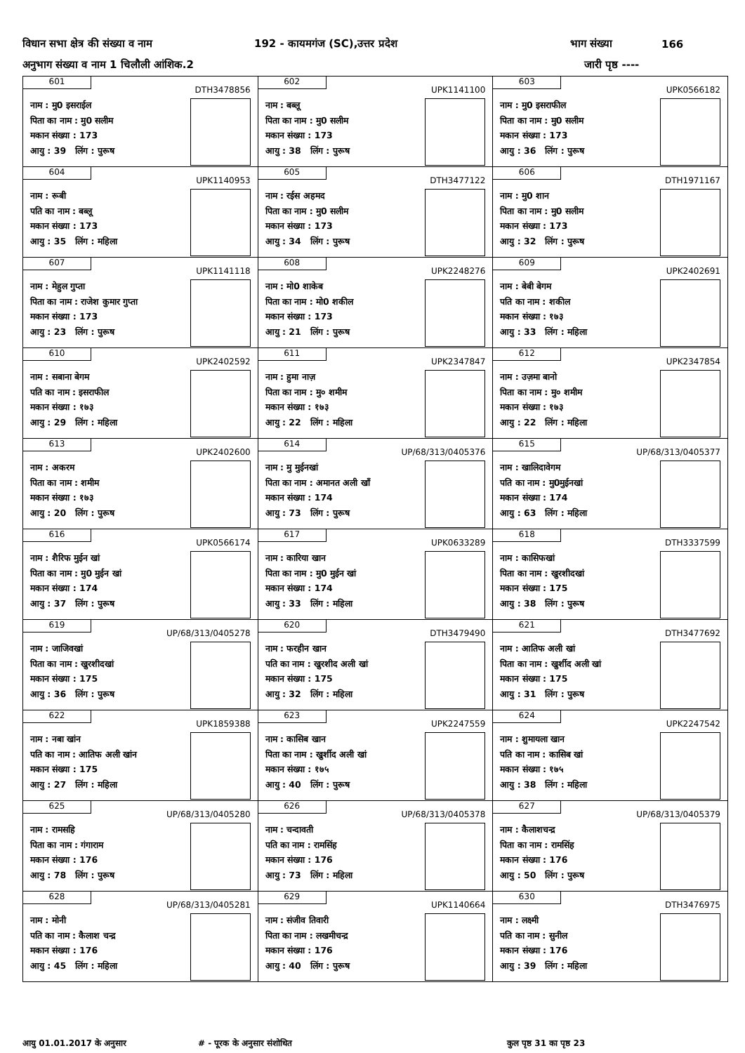विधान सभा क्षेत्र की संख्या व नाम 192 - कायमगंज (SC),उत्तर प्रदेश भाग संख्या 166
अनुभाग संख्या व नाम 1 चिलौली आंशिक.2 जारी पृष्ठ ----
| 601 DTH3478856 नाम : मु0 इसराईल पिता का नाम : मु0 सलीम मकान संख्या : 173 आयु : 39 लिंग : पुरूष | 602 UPK1141100 नाम : बब्लू पिता का नाम : मु0 सलीम मकान संख्या : 173 आयु : 38 लिंग : पुरूष | 603 UPK0566182 नाम : मु0 इसराफील पिता का नाम : मु0 सलीम मकान संख्या : 173 आयु : 36 लिंग : पुरूष |
| 604 UPK1140953 नाम : रूबी पति का नाम : बब्लू मकान संख्या : 173 आयु : 35 लिंग : महिला | 605 DTH3477122 नाम : रईस अहमद पिता का नाम : मु0 सलीम मकान संख्या : 173 आयु : 34 लिंग : पुरूष | 606 DTH1971167 नाम : मु0 शान पिता का नाम : मु0 सलीम मकान संख्या : 173 आयु : 32 लिंग : पुरूष |
| 607 UPK1141118 नाम : मेहुल गुप्ता पिता का नाम : राजेश कुमार गुप्ता मकान संख्या : 173 आयु : 23 लिंग : पुरूष | 608 UPK2248276 नाम : मो0 शाकेब पिता का नाम : मो0 शकील मकान संख्या : 173 आयु : 21 लिंग : पुरूष | 609 UPK2402691 नाम : बेबी बेगम पति का नाम : शकील मकान संख्या : १७३ आयु : 33 लिंग : महिला |
| 610 UPK2402592 नाम : सबाना बेगम पति का नाम : इसराफील मकान संख्या : १७३ आयु : 29 लिंग : महिला | 611 UPK2347847 नाम : हुमा नाज़ पिता का नाम : मु० शमीम मकान संख्या : १७३ आयु : 22 लिंग : महिला | 612 UPK2347854 नाम : उज़मा बानो पिता का नाम : मु० शमीम मकान संख्या : १७३ आयु : 22 लिंग : महिला |
| 613 UPK2402600 नाम : अकरम पिता का नाम : शमीम मकान संख्या : १७३ आयु : 20 लिंग : पुरूष | 614 UP/68/313/0405376 नाम : मु मुईनखां पिता का नाम : अमानत अली खाँ मकान संख्या : 174 आयु : 73 लिंग : पुरूष | 615 UP/68/313/0405377 नाम : खालिदावेगम पति का नाम : मु0मुईनखां मकान संख्या : 174 आयु : 63 लिंग : महिला |
| 616 UPK0566174 नाम : शैरिफ मुईन खां पिता का नाम : मु0 मुईन खां मकान संख्या : 174 आयु : 37 लिंग : पुरूष | 617 UPK0633289 नाम : कारिया खान पिता का नाम : मु0 मुईन खां मकान संख्या : 174 आयु : 33 लिंग : महिला | 618 DTH3337599 नाम : कासिफखां पिता का नाम : खुरशीदखां मकान संख्या : 175 आयु : 38 लिंग : पुरूष |
| 619 UP/68/313/0405278 नाम : जाजिवखां पिता का नाम : खुरशीदखां मकान संख्या : 175 आयु : 36 लिंग : पुरूष | 620 DTH3479490 नाम : फरहीन खान पति का नाम : खुरशीद अली खां मकान संख्या : 175 आयु : 32 लिंग : महिला | 621 DTH3477692 नाम : आतिफ अली खां पिता का नाम : खुर्शीद अली खां मकान संख्या : 175 आयु : 31 लिंग : पुरूष |
| 622 UPK1859388 नाम : नबा खांन पति का नाम : आतिफ अली खांन मकान संख्या : 175 आयु : 27 लिंग : महिला | 623 UPK2247559 नाम : कासिब खान पिता का नाम : खुर्शीद अली खां मकान संख्या : १७५ आयु : 40 लिंग : पुरूष | 624 UPK2247542 नाम : शुमायला खान पति का नाम : कासिब खां मकान संख्या : १७५ आयु : 38 लिंग : महिला |
| 625 UP/68/313/0405280 नाम : रामसहि पिता का नाम : गंगाराम मकान संख्या : 176 आयु : 78 लिंग : पुरूष | 626 UP/68/313/0405378 नाम : चन्दावती पति का नाम : रामसिंह मकान संख्या : 176 आयु : 73 लिंग : महिला | 627 UP/68/313/0405379 नाम : कैलाशचन्द्र पिता का नाम : रामसिंह मकान संख्या : 176 आयु : 50 लिंग : पुरूष |
| 628 UP/68/313/0405281 नाम : मोनी पति का नाम : कैलाश चन्द्र मकान संख्या : 176 आयु : 45 लिंग : महिला | 629 UPK1140664 नाम : संजीव तिवारी पिता का नाम : लखमीचन्द्र मकान संख्या : 176 आयु : 40 लिंग : पुरूष | 630 DTH3476975 नाम : लक्ष्मी पति का नाम : सुनील मकान संख्या : 176 आयु : 39 लिंग : महिला |
आयु 01.01.2017 के अनुसार # - पूरक के अनुसार संशोधित कुल पृष्ठ 31 का पृष्ठ 23